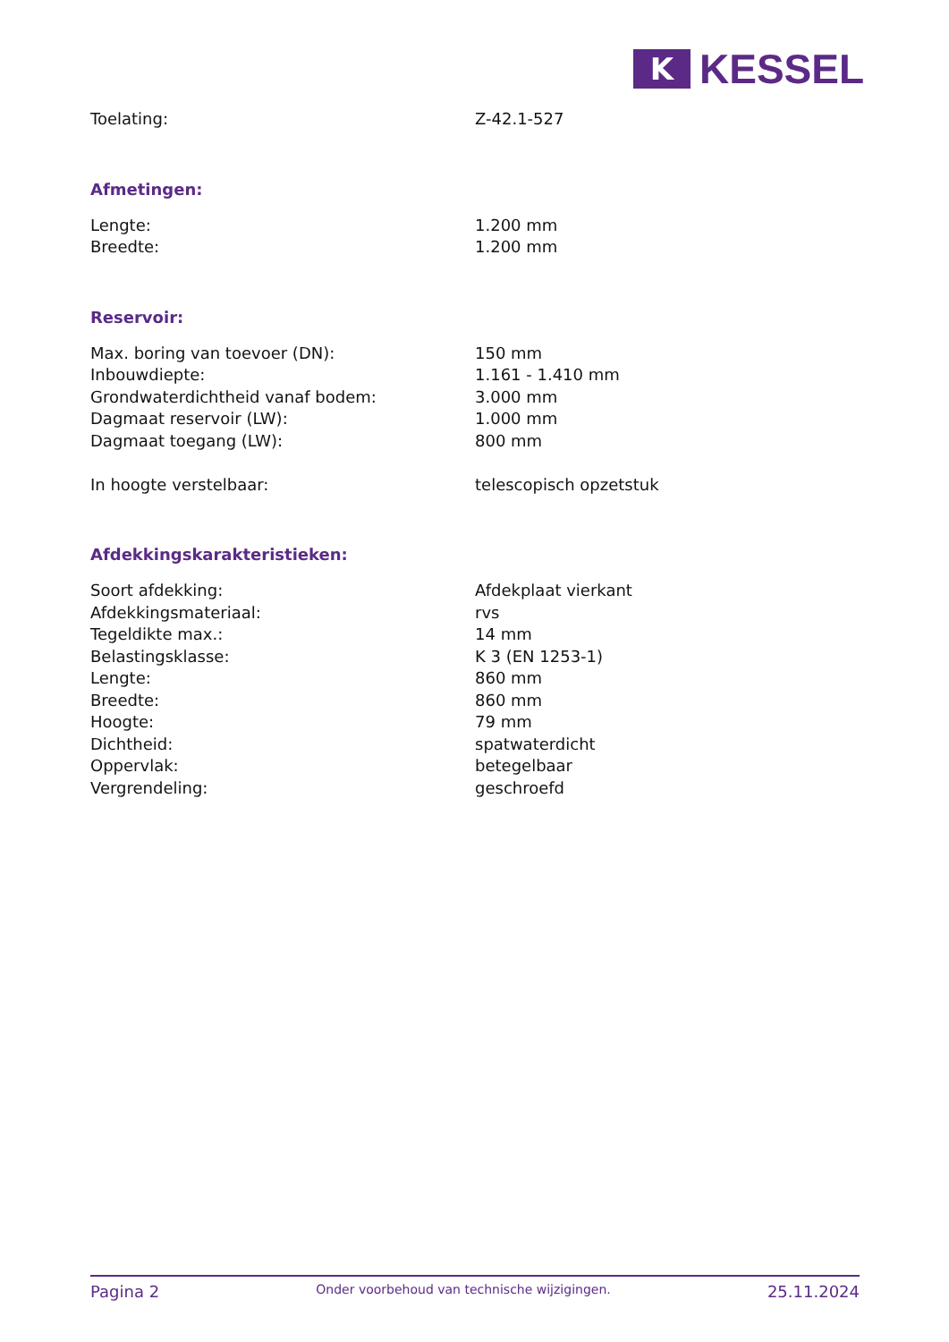K
KESSEL
| Toelating: | Z-42.1-527 |
Afmetingen:
| Lengte: | 1.200 mm |
| Breedte: | 1.200 mm |
Reservoir:
| Max. boring van toevoer (DN): | 150 mm |
| Inbouwdiepte: | 1.161 - 1.410 mm |
| Grondwaterdichtheid vanaf bodem: | 3.000 mm |
| Dagmaat reservoir (LW): | 1.000 mm |
| Dagmaat toegang (LW): | 800 mm |
| In hoogte verstelbaar: | telescopisch opzetstuk |
Afdekkingskarakteristieken:
| Soort afdekking: | Afdekplaat vierkant |
| Afdekkingsmateriaal: | rvs |
| Tegeldikte max.: | 14 mm |
| Belastingsklasse: | K 3 (EN 1253-1) |
| Lengte: | 860 mm |
| Breedte: | 860 mm |
| Hoogte: | 79 mm |
| Dichtheid: | spatwaterdicht |
| Oppervlak: | betegelbaar |
| Vergrendeling: | geschroefd |
Pagina 2 Onder voorbehoud van technische wijzigingen. 25.11.2024